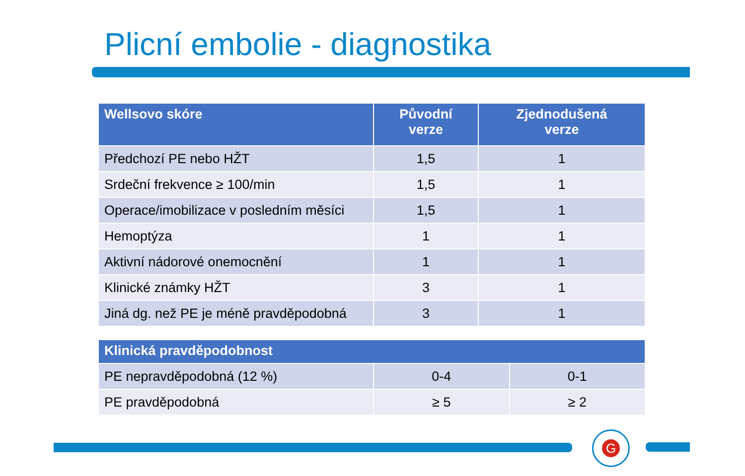Plicní embolie - diagnostika
| Wellsovo skóre | Původní verze | Zjednodušená verze |
| --- | --- | --- |
| Předchozí PE nebo HŽT | 1,5 | 1 |
| Srdeční frekvence ≥ 100/min | 1,5 | 1 |
| Operace/imobilizace v posledním měsíci | 1,5 | 1 |
| Hemoptýza | 1 | 1 |
| Aktivní nádorové onemocnění | 1 | 1 |
| Klinické známky HŽT | 3 | 1 |
| Jiná dg. než PE je méně pravděpodobná | 3 | 1 |
| Klinická pravděpodobnost | | |
| --- | --- | --- |
| PE nepravděpodobná (12 %) | 0-4 | 0-1 |
| PE pravděpodobná | ≥ 5 | ≥ 2 |
G